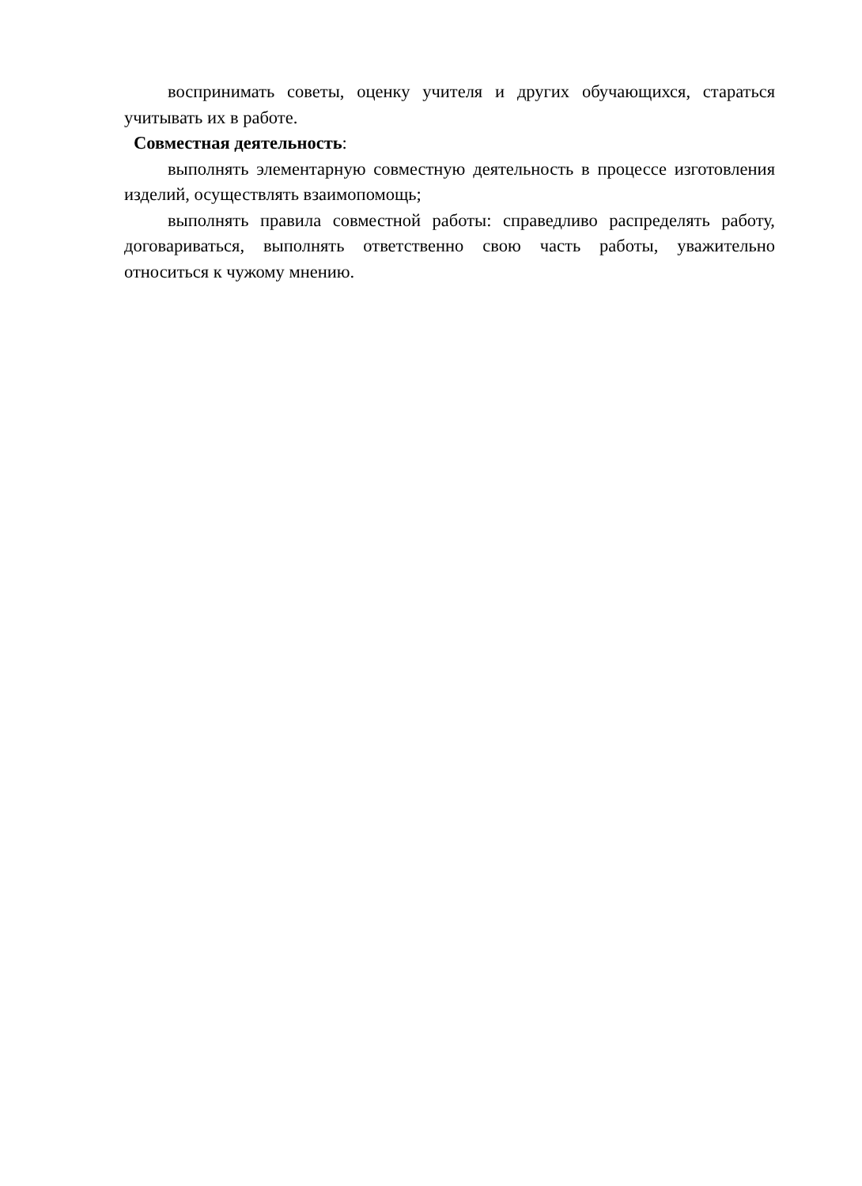воспринимать советы, оценку учителя и других обучающихся, стараться учитывать их в работе.
Совместная деятельность:
выполнять элементарную совместную деятельность в процессе изготовления изделий, осуществлять взаимопомощь;
выполнять правила совместной работы: справедливо распределять работу, договариваться, выполнять ответственно свою часть работы, уважительно относиться к чужому мнению.